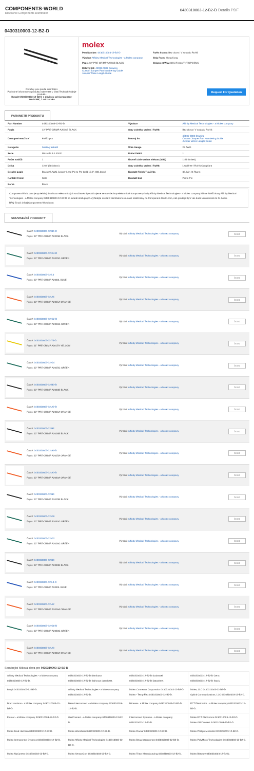COMPONENTS-WORLD
Electronic Components Distributor
0430310003-12-B2-D Details PDF
0430310003-12-B2-D
Obrázky jsou pouze orientační.
Podrobné informace o produktu naleznete v části Technické údaje produktu.
Koupit 0430310003-12-B2-D s důvěrou od Component-World.HK, 1 rok záruka
molex
Part Number: 0430310003-12-B2-D
Výrobce Affinity Medical Technologies - a Molex company
Popis 12" PRE-CRIMP A2016B BLACK
Datový list: 43031-0003 Drawing
Custom Jumper Part Numbering Guide
Jumper Wires Length Guide
RoHs Status: Bez olova / V souladu RoHS
Ship From: Hong Kong
Shipment Way: DHL/Fedex/TNT/UPS/EMS
Request For Quotation
PARAMETR PRODUKTU
| Part Number | 0430310003-12-B2-D | Výrobce | Affinity Medical Technologies - a Molex company |
| Popis | 12" PRE-CRIMP A2016B BLACK | Stav volného vedení / RoHS | Bez olova / V souladu RoHS |
| Dostupné množství | 90953 pcs | Datový list | 43031-0003 Drawing Custom Jumper Part Numbering Guide Jumper Wires Length Guide |
| Kategorie | Sestavy kabelů | Wire Gauge | 22 AWG |
| Série | Micro-Fit 3.0 43031 | Počet řádků | 1 |
| Počet vodičů | 1 | Úroveň citlivosti na vlhkost (MSL) | 1 (Unlimited) |
| Délka | 12.0" (304.8mm) | Stav volného vedení / RoHS | Lead free / RoHS Compliant |
| Detailní popis | Black 22 AWG Jumper Lead Pin to Pin Gold 12.0" (304.8mm) | Kontakt Finish Tloušťka | 30.0µin (0.76µm) |
| Kontakt Finish | Gold | Kontakt End | Pin to Pin |
| Barva | Black | | |
Component-World.com je spolehlivý distributor elektronických součástek.Specializujeme se na všechny elektronické komponenty řady Affinity Medical Technologies - a Molex company.Máme 90953 kusy Affinity Medical Technologies - a Molex company 0430310003-12-B2-D na skladě dostupných.Vyžádejte si citát z distributora součástí elektroniky na Component-World.com, náš prodejní tým vás bude kontaktovat do 24 hodin.
RFQ Email: info@Components-World.com
SOUVISEJÍCÍ PRODUKTY
Část#: 0430310003-12-B4-D
Popis: 12" PRE-CRIMP A2015B BLACK
Výrobci: Affinity Medical Technologies - a Molex company
Dotaz
Část#: 0430310003-12-G4-D
Popis: 12" PRE-CRIMP A2015G GREEN
Výrobci: Affinity Medical Technologies - a Molex company
Dotaz
Část#: 0430310003-12-L0
Popis: 12" PRE-CRIMP A2040L BLUE
Výrobci: Affinity Medical Technologies - a Molex company
Dotaz
Část#: 0430310003-12-A4
Popis: 12" PRE-CRIMP A2015A ORANGE
Výrobci: Affinity Medical Technologies - a Molex company
Dotaz
Část#: 0430310003-12-G2-D
Popis: 12" PRE-CRIMP A2016G GREEN
Výrobci: Affinity Medical Technologies - a Molex company
Dotaz
Část#: 0430310003-11-Y4-D
Popis: 11" PRE-CRIMP A2015Y YELLOW
Výrobci: Affinity Medical Technologies - a Molex company
Dotaz
Část#: 0430310003-12-G4
Popis: 12" PRE-CRIMP A2015G GREEN
Výrobci: Affinity Medical Technologies - a Molex company
Dotaz
Část#: 0430310003-12-B0-D
Popis: 12" PRE-CRIMP A2040B BLACK
Výrobci: Affinity Medical Technologies - a Molex company
Dotaz
Část#: 0430310003-12-A2-D
Popis: 12" PRE-CRIMP A2016A ORANGE
Výrobci: Affinity Medical Technologies - a Molex company
Dotaz
Část#: 0430310003-12-B2
Popis: 12" PRE-CRIMP A2016B BLACK
Výrobci: Affinity Medical Technologies - a Molex company
Dotaz
Část#: 0430310003-12-A4-D
Popis: 12" PRE-CRIMP A2015A ORANGE
Výrobci: Affinity Medical Technologies - a Molex company
Dotaz
Část#: 0430310003-12-A0-D
Popis: 12" PRE-CRIMP A2040A ORANGE
Výrobci: Affinity Medical Technologies - a Molex company
Dotaz
Část#: 0430310003-12-B4
Popis: 12" PRE-CRIMP A2015B BLACK
Výrobci: Affinity Medical Technologies - a Molex company
Dotaz
Část#: 0430310003-12-G0
Popis: 12" PRE-CRIMP A2040G GREEN
Výrobci: Affinity Medical Technologies - a Molex company
Dotaz
Část#: 0430310003-12-G2
Popis: 12" PRE-CRIMP A2016G GREEN
Výrobci: Affinity Medical Technologies - a Molex company
Dotaz
Část#: 0430310003-12-B0
Popis: 12" PRE-CRIMP A2040B BLACK
Výrobci: Affinity Medical Technologies - a Molex company
Dotaz
Část#: 0430310003-12-L0-D
Popis: 12" PRE-CRIMP A2040L BLUE
Výrobci: Affinity Medical Technologies - a Molex company
Dotaz
Část#: 0430310003-12-A2
Popis: 12" PRE-CRIMP A2016A ORANGE
Výrobci: Affinity Medical Technologies - a Molex company
Dotaz
Část#: 0430310003-12-G0-D
Popis: 12" PRE-CRIMP A2040G GREEN
Výrobci: Affinity Medical Technologies - a Molex company
Dotaz
Část#: 0430310003-12-A0
Popis: 12" PRE-CRIMP A2040A ORANGE
Výrobci: Affinity Medical Technologies - a Molex company
Dotaz
Související klíčová slova pro 0430310003-12-B2-D
| Affinity Medical Technologies - a Molex company 0430310003-12-B2-D. | 0430310003-12-B2-D distributor 0430310003-12-B2-D Stáhnout datasheet. | 0430310003-12-B2-D dodavatel 0430310003-12-B2-D Datasheet. | 0430310003-12-B2-D Cena 0430310003-12-B2-D Stock. |
| koupit 0430310003-12-B2-D. | Affinity Medical Technologies - a Molex company 0430310003-12-B2-D. | Molex Connector Corporation 0430310003-12-B2-D. Molex - Temp Flex 0430310003-12-B2-D. | Molex, LLC 0430310003-12-B2-D. Oplink Communications, LLC 0430310003-12-B2-D. |
| Brad Harrison - a Molex company 0430310003-12-B2-D. | Beau Interconnect - a Molex company 0430310003-12-B2-D. | Bittware - a Molex company 0430310003-12-B2-D. | FCT Electronics - a Molex company 0430310003-12-B2-D. |
| Flamar - a Molex company 0430310003-12-B2-D. | GWConnect - a Molex company 0430310003-12-B2-D. | Interconnect Systems - a Molex company 0430310003-12-B2-D. | Molex FCT Electronics 0430310003-12-B2-D. Molex GWConnect 0430310003-12-B2-D. |
| Molex Brad Harrison 0430310003-12-B2-D. | Molex Woodhead 0430310003-12-B2-D. | Molex Flamar 0430310003-12-B2-D. | Molex Phillips-Medisize 0430310003-12-B2-D. |
| Molex Interconnect Systems 0430310003-12-B2-D. | Molex Affinity Medical Technologies 0430310003-12-B2-D. | Molex Beau Interconnect 0430310003-12-B2-D. | Molex PolyMicro Technologies 0430310003-12-B2-D. |
| Molex NuCurrent 0430310003-12-B2-D. | Molex SensorCon 0430310003-12-B2-D. | Molex Triton Manufacturing 0430310003-12-B2-D. | Molex Bittware 0430310003-12-B2-D. |